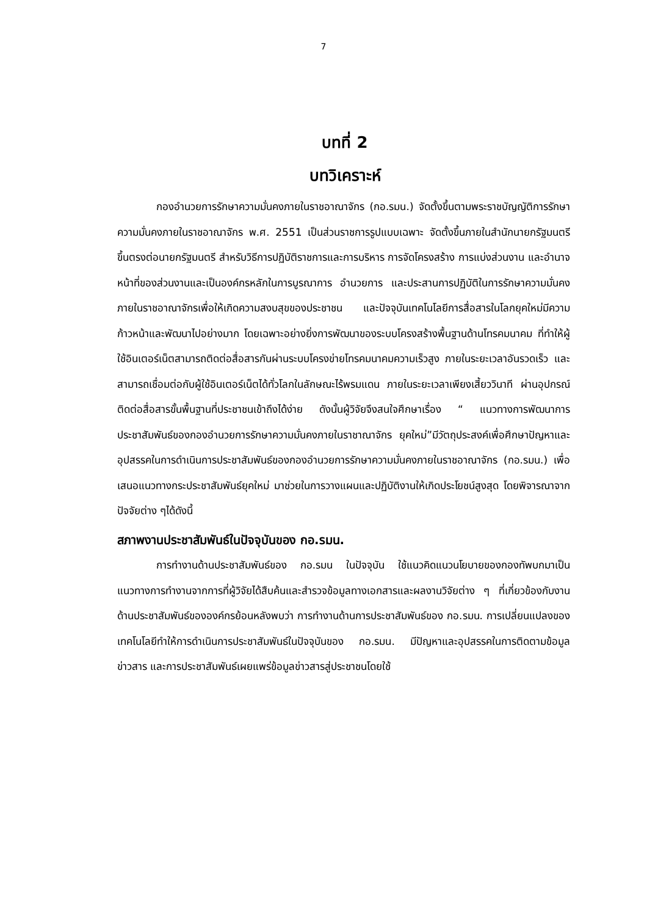7
บทที่ 2
บทวิเคราะห์
กองอำนวยการรักษาความมั่นคงภายในราชอาณาจักร (กอ.รมน.) จัดตั้งขึ้นตามพระราชบัญญัติการรักษาความมั่นคงภายในราชอาณาจักร พ.ศ. 2551 เป็นส่วนราชการรูปแบบเฉพาะ จัดตั้งขึ้นภายในสำนักนายกรัฐมนตรี ขึ้นตรงต่อนายกรัฐมนตรี สำหรับวิธีการปฏิบัติราชการและการบริหาร การจัดโครงสร้าง การแบ่งส่วนงาน และอำนาจหน้าที่ของส่วนงานและเป็นองค์กรหลักในการบูรณาการ อำนวยการ และประสานการปฏิบัติในการรักษาความมั่นคงภายในราชอาณาจักรเพื่อให้เกิดความสงบสุขของประชาชน และปัจจุบันเทคโนโลยีการสื่อสารในโลกยุคใหม่มีความก้าวหน้าและพัฒนาไปอย่างมาก โดยเฉพาะอย่างยิ่งการพัฒนาของระบบโครงสร้างพื้นฐานด้านโทรคมนาคม ที่ทำให้ผู้ใช้อินเตอร์เน็ตสามารถติดต่อสื่อสารกันผ่านระบบโครงข่ายโทรคมนาคมความเร็วสูง ภายในระยะเวลาอันรวดเร็ว และสามารถเชื่อมต่อกับผู้ใช้อินเตอร์เน็ตได้ทั่วโลกในลักษณะไร้พรมแดน ภายในระยะเวลาเพียงเสี้ยววินาที ผ่านอุปกรณ์ติดต่อสื่อสารขั้นพื้นฐานที่ประชาชนเข้าถึงได้ง่าย ดังนั้นผู้วิจัยจึงสนใจศึกษาเรื่อง “ แนวทางการพัฒนาการประชาสัมพันธ์ของกองอำนวยการรักษาความมั่นคงภายในราชาณาจักร ยุคใหม่”มีวัตถุประสงค์เพื่อศึกษาปัญหาและอุปสรรคในการดำเนินการประชาสัมพันธ์ของกองอำนวยการรักษาความมั่นคงภายในราชอาณาจักร (กอ.รมน.) เพื่อเสนอแนวทางกระประชาสัมพันธ์ยุคใหม่ มาช่วยในการวางแผนและปฏิบัติงานให้เกิดประโยชน์สูงสุด โดยพิจารณาจากปัจจัยต่าง ๆได้ดังนี้
สภาพงานประชาสัมพันธ์ในปัจจุบันของ กอ.รมน.
การทำงานด้านประชาสัมพันธ์ของ กอ.รมน ในปัจจุบัน ใช้แนวคิดแนวนโยบายของกองทัพบกมาเป็นแนวทางการทำงานจากการที่ผู้วิจัยได้สืบค้นและสำรวจข้อมูลทางเอกสารและผลงานวิจัยต่าง ๆ ที่เกี่ยวข้องกับงานด้านประชาสัมพันธ์ขององค์กรย้อนหลังพบว่า การทำงานด้านการประชาสัมพันธ์ของ กอ.รมน. การเปลี่ยนแปลงของเทคโนโลยีทำให้การดำเนินการประชาสัมพันธ์ในปัจจุบันของ กอ.รมน. มีปัญหาและอุปสรรคในการติดตามข้อมูลข่าวสาร และการประชาสัมพันธ์เผยแพร่ข้อมูลข่าวสารสู่ประชาชนโดยใช้